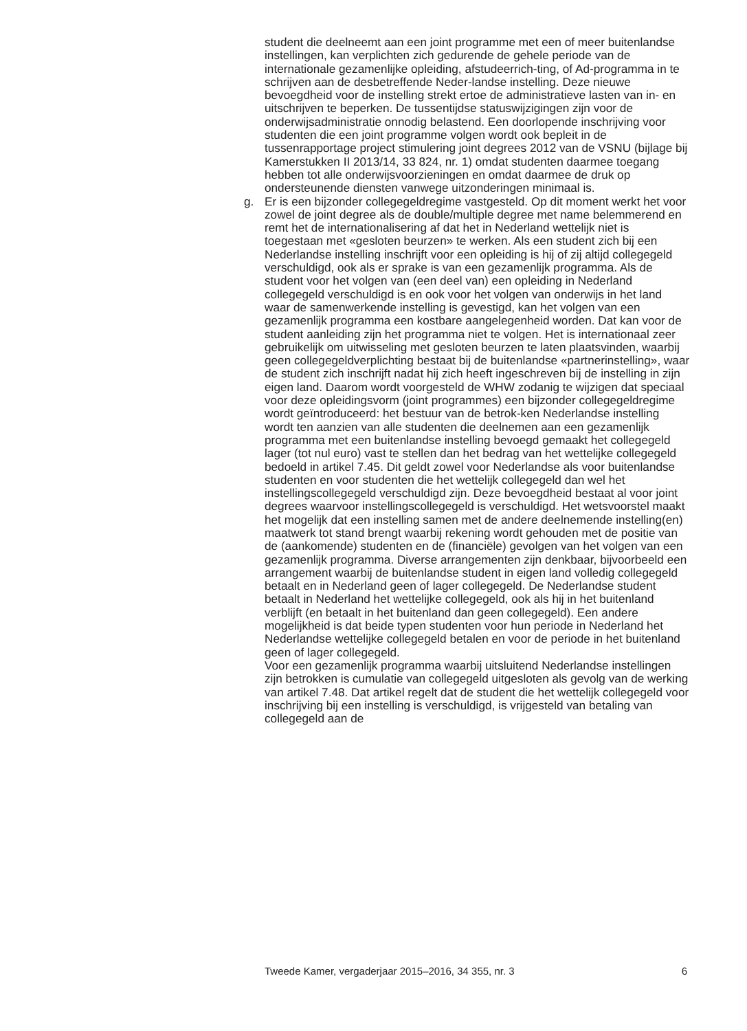student die deelneemt aan een joint programme met een of meer buitenlandse instellingen, kan verplichten zich gedurende de gehele periode van de internationale gezamenlijke opleiding, afstudeerrich-ting, of Ad-programma in te schrijven aan de desbetreffende Neder-landse instelling. Deze nieuwe bevoegdheid voor de instelling strekt ertoe de administratieve lasten van in- en uitschrijven te beperken. De tussentijdse statuswijzigingen zijn voor de onderwijsadministratie onnodig belastend. Een doorlopende inschrijving voor studenten die een joint programme volgen wordt ook bepleit in de tussenrapportage project stimulering joint degrees 2012 van de VSNU (bijlage bij Kamerstukken II 2013/14, 33 824, nr. 1) omdat studenten daarmee toegang hebben tot alle onderwijsvoorzieningen en omdat daarmee de druk op ondersteunende diensten vanwege uitzonderingen minimaal is.
g. Er is een bijzonder collegegeldregime vastgesteld. Op dit moment werkt het voor zowel de joint degree als de double/multiple degree met name belemmerend en remt het de internationalisering af dat het in Nederland wettelijk niet is toegestaan met «gesloten beurzen» te werken. Als een student zich bij een Nederlandse instelling inschrijft voor een opleiding is hij of zij altijd collegegeld verschuldigd, ook als er sprake is van een gezamenlijk programma. Als de student voor het volgen van (een deel van) een opleiding in Nederland collegegeld verschuldigd is en ook voor het volgen van onderwijs in het land waar de samenwerkende instelling is gevestigd, kan het volgen van een gezamenlijk programma een kostbare aangelegenheid worden. Dat kan voor de student aanleiding zijn het programma niet te volgen. Het is internationaal zeer gebruikelijk om uitwisseling met gesloten beurzen te laten plaatsvinden, waarbij geen collegegeldverplichting bestaat bij de buitenlandse «partnerinstelling», waar de student zich inschrijft nadat hij zich heeft ingeschreven bij de instelling in zijn eigen land. Daarom wordt voorgesteld de WHW zodanig te wijzigen dat speciaal voor deze opleidingsvorm (joint programmes) een bijzonder collegegeldregime wordt geïntroduceerd: het bestuur van de betrok-ken Nederlandse instelling wordt ten aanzien van alle studenten die deelnemen aan een gezamenlijk programma met een buitenlandse instelling bevoegd gemaakt het collegegeld lager (tot nul euro) vast te stellen dan het bedrag van het wettelijke collegegeld bedoeld in artikel 7.45. Dit geldt zowel voor Nederlandse als voor buitenlandse studenten en voor studenten die het wettelijk collegegeld dan wel het instellingscollegegeld verschuldigd zijn. Deze bevoegdheid bestaat al voor joint degrees waarvoor instellingscollegegeld is verschuldigd. Het wetsvoorstel maakt het mogelijk dat een instelling samen met de andere deelnemende instelling(en) maatwerk tot stand brengt waarbij rekening wordt gehouden met de positie van de (aankomende) studenten en de (financiële) gevolgen van het volgen van een gezamenlijk programma. Diverse arrangementen zijn denkbaar, bijvoorbeeld een arrangement waarbij de buitenlandse student in eigen land volledig collegegeld betaalt en in Nederland geen of lager collegegeld. De Nederlandse student betaalt in Nederland het wettelijke collegegeld, ook als hij in het buitenland verblijft (en betaalt in het buitenland dan geen collegegeld). Een andere mogelijkheid is dat beide typen studenten voor hun periode in Nederland het Nederlandse wettelijke collegegeld betalen en voor de periode in het buitenland geen of lager collegegeld.
Voor een gezamenlijk programma waarbij uitsluitend Nederlandse instellingen zijn betrokken is cumulatie van collegegeld uitgesloten als gevolg van de werking van artikel 7.48. Dat artikel regelt dat de student die het wettelijk collegegeld voor inschrijving bij een instelling is verschuldigd, is vrijgesteld van betaling van collegegeld aan de
Tweede Kamer, vergaderjaar 2015–2016, 34 355, nr. 3 6